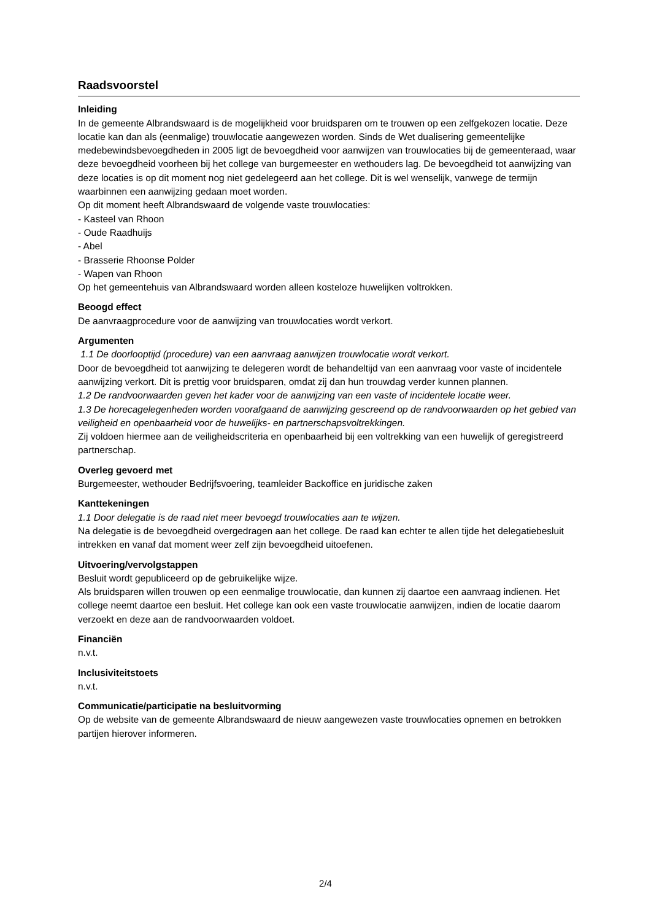Raadsvoorstel
Inleiding
In de gemeente Albrandswaard is de mogelijkheid voor bruidsparen om te trouwen op een zelfgekozen locatie. Deze locatie kan dan als (eenmalige) trouwlocatie aangewezen worden. Sinds de Wet dualisering gemeentelijke medebewindsbevoegdheden in 2005 ligt de bevoegdheid voor aanwijzen van trouwlocaties bij de gemeenteraad, waar deze bevoegdheid voorheen bij het college van burgemeester en wethouders lag. De bevoegdheid tot aanwijzing van deze locaties is op dit moment nog niet gedelegeerd aan het college. Dit is wel wenselijk, vanwege de termijn waarbinnen een aanwijzing gedaan moet worden.
Op dit moment heeft Albrandswaard de volgende vaste trouwlocaties:
- Kasteel van Rhoon
- Oude Raadhuijs
- Abel
- Brasserie Rhoonse Polder
- Wapen van Rhoon
Op het gemeentehuis van Albrandswaard worden alleen kosteloze huwelijken voltrokken.
Beoogd effect
De aanvraagprocedure voor de aanwijzing van trouwlocaties wordt verkort.
Argumenten
1.1 De doorlooptijd (procedure) van een aanvraag aanwijzen trouwlocatie wordt verkort.
Door de bevoegdheid tot aanwijzing te delegeren wordt de behandeltijd van een aanvraag voor vaste of incidentele aanwijzing verkort. Dit is prettig voor bruidsparen, omdat zij dan hun trouwdag verder kunnen plannen.
1.2 De randvoorwaarden geven het kader voor de aanwijzing van een vaste of incidentele locatie weer.
1.3 De horecagelegenheden worden voorafgaand de aanwijzing gescreend op de randvoorwaarden op het gebied van veiligheid en openbaarheid voor de huwelijks- en partnerschapsvoltrekkingen.
Zij voldoen hiermee aan de veiligheidscriteria en openbaarheid bij een voltrekking van een huwelijk of geregistreerd partnerschap.
Overleg gevoerd met
Burgemeester, wethouder Bedrijfsvoering, teamleider Backoffice en juridische zaken
Kanttekeningen
1.1 Door delegatie is de raad niet meer bevoegd trouwlocaties aan te wijzen.
Na delegatie is de bevoegdheid overgedragen aan het college. De raad kan echter te allen tijde het delegatiebesluit intrekken en vanaf dat moment weer zelf zijn bevoegdheid uitoefenen.
Uitvoering/vervolgstappen
Besluit wordt gepubliceerd op de gebruikelijke wijze.
Als bruidsparen willen trouwen op een eenmalige trouwlocatie, dan kunnen zij daartoe een aanvraag indienen. Het college neemt daartoe een besluit. Het college kan ook een vaste trouwlocatie aanwijzen, indien de locatie daarom verzoekt en deze aan de randvoorwaarden voldoet.
Financiën
n.v.t.
Inclusiviteitstoets
n.v.t.
Communicatie/participatie na besluitvorming
Op de website van de gemeente Albrandswaard de nieuw aangewezen vaste trouwlocaties opnemen en betrokken partijen hierover informeren.
2/4